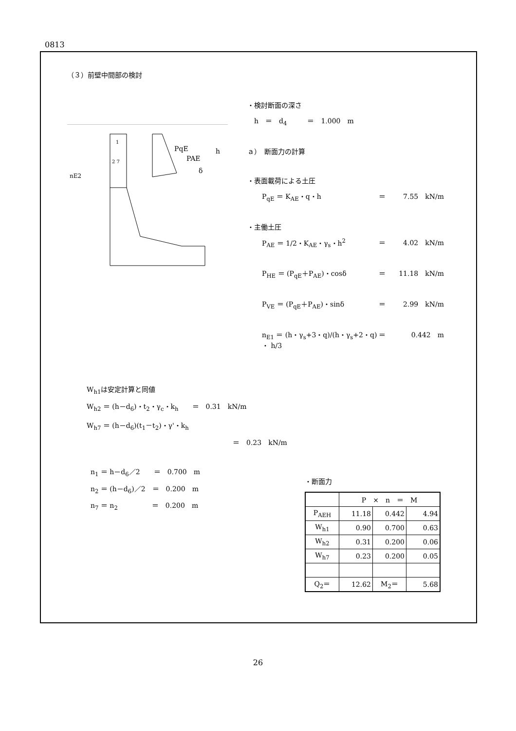0813
（３）前壁中間部の検討
1
2 7
PqE
PAE
δ
nE2
h
・検討断面の深さ
　h　＝　d<sub>4</sub>　　　＝　1.000　m
ａ）　断面力の計算
・表面載荷による土圧
P<sub>qE</sub> ＝ K<sub>AE</sub>・q・h ＝ 7.55　kN/m
・主働土圧
P<sub>AE</sub> ＝ 1/2・K<sub>AE</sub>・γ<sub>s</sub>・h<sup>2</sup> ＝ 4.02　kN/m
P<sub>HE</sub> ＝ (P<sub>qE</sub>＋P<sub>AE</sub>)・cosδ ＝ 11.18　kN/m
P<sub>VE</sub> ＝ (P<sub>qE</sub>＋P<sub>AE</sub>)・sinδ ＝ 2.99　kN/m
n<sub>E1</sub> ＝ (h・γ<sub>s</sub>+3・q)/(h・γ<sub>s</sub>+2・q) ・ h/3 ＝ 0.442　m
W<sub>h1</sub>は安定計算と同値
W<sub>h2</sub> ＝ (h－d<sub>6</sub>)・t<sub>2</sub>・γ<sub>c</sub>・k<sub>h</sub>　　＝　0.31　kN/m
W<sub>h7</sub> ＝ (h－d<sub>6</sub>)(t<sub>1</sub>－t<sub>2</sub>)・γ'・k<sub>h</sub>
＝　0.23　kN/m
n<sub>1</sub> ＝ h－d<sub>6</sub>／2　　＝　0.700　m
n<sub>2</sub> ＝ (h－d<sub>6</sub>)／2　＝　0.200　m
n<sub>7</sub> ＝ n<sub>2</sub>　　　　　＝　0.200　m
・断面力
| | P × n ＝ M | | |
| P<sub>AEH</sub> | 11.18 | 0.442 | 4.94 |
| W<sub>h1</sub> | 0.90 | 0.700 | 0.63 |
| W<sub>h2</sub> | 0.31 | 0.200 | 0.06 |
| W<sub>h7</sub> | 0.23 | 0.200 | 0.05 |
| Q<sub>2</sub>＝ | 12.62 | M<sub>2</sub>＝ | 5.68 |
26